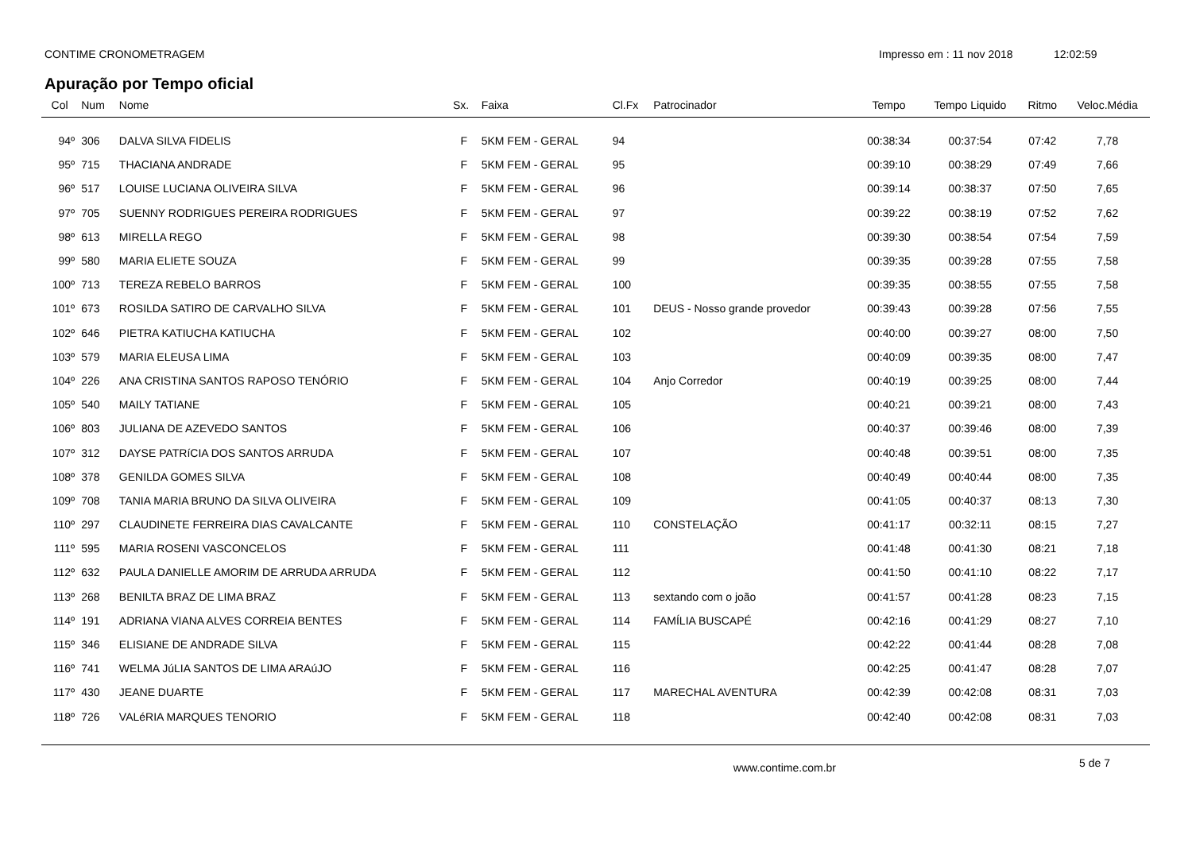CONTIME CRONOMETRAGEM Impresso em : 11 nov 2018 12:02:59
Apuração por Tempo oficial
| Col | Num | Nome | Sx. | Faixa | Cl.Fx | Patrocinador | Tempo | Tempo Liquido | Ritmo | Veloc.Média |
| --- | --- | --- | --- | --- | --- | --- | --- | --- | --- | --- |
| 94º | 306 | DALVA SILVA FIDELIS | F | 5KM FEM - GERAL | 94 | | 00:38:34 | 00:37:54 | 07:42 | 7,78 |
| 95º | 715 | THACIANA ANDRADE | F | 5KM FEM - GERAL | 95 | | 00:39:10 | 00:38:29 | 07:49 | 7,66 |
| 96º | 517 | LOUISE LUCIANA OLIVEIRA SILVA | F | 5KM FEM - GERAL | 96 | | 00:39:14 | 00:38:37 | 07:50 | 7,65 |
| 97º | 705 | SUENNY RODRIGUES PEREIRA RODRIGUES | F | 5KM FEM - GERAL | 97 | | 00:39:22 | 00:38:19 | 07:52 | 7,62 |
| 98º | 613 | MIRELLA REGO | F | 5KM FEM - GERAL | 98 | | 00:39:30 | 00:38:54 | 07:54 | 7,59 |
| 99º | 580 | MARIA ELIETE SOUZA | F | 5KM FEM - GERAL | 99 | | 00:39:35 | 00:39:28 | 07:55 | 7,58 |
| 100º | 713 | TEREZA REBELO BARROS | F | 5KM FEM - GERAL | 100 | | 00:39:35 | 00:38:55 | 07:55 | 7,58 |
| 101º | 673 | ROSILDA SATIRO DE CARVALHO SILVA | F | 5KM FEM - GERAL | 101 | DEUS - Nosso grande provedor | 00:39:43 | 00:39:28 | 07:56 | 7,55 |
| 102º | 646 | PIETRA KATIUCHA KATIUCHA | F | 5KM FEM - GERAL | 102 | | 00:40:00 | 00:39:27 | 08:00 | 7,50 |
| 103º | 579 | MARIA ELEUSA LIMA | F | 5KM FEM - GERAL | 103 | | 00:40:09 | 00:39:35 | 08:00 | 7,47 |
| 104º | 226 | ANA CRISTINA SANTOS RAPOSO TENÓRIO | F | 5KM FEM - GERAL | 104 | Anjo Corredor | 00:40:19 | 00:39:25 | 08:00 | 7,44 |
| 105º | 540 | MAILY TATIANE | F | 5KM FEM - GERAL | 105 | | 00:40:21 | 00:39:21 | 08:00 | 7,43 |
| 106º | 803 | JULIANA DE AZEVEDO SANTOS | F | 5KM FEM - GERAL | 106 | | 00:40:37 | 00:39:46 | 08:00 | 7,39 |
| 107º | 312 | DAYSE PATRíCIA DOS SANTOS ARRUDA | F | 5KM FEM - GERAL | 107 | | 00:40:48 | 00:39:51 | 08:00 | 7,35 |
| 108º | 378 | GENILDA GOMES SILVA | F | 5KM FEM - GERAL | 108 | | 00:40:49 | 00:40:44 | 08:00 | 7,35 |
| 109º | 708 | TANIA MARIA BRUNO DA SILVA OLIVEIRA | F | 5KM FEM - GERAL | 109 | | 00:41:05 | 00:40:37 | 08:13 | 7,30 |
| 110º | 297 | CLAUDINETE FERREIRA DIAS CAVALCANTE | F | 5KM FEM - GERAL | 110 | CONSTELAÇÃO | 00:41:17 | 00:32:11 | 08:15 | 7,27 |
| 111º | 595 | MARIA ROSENI VASCONCELOS | F | 5KM FEM - GERAL | 111 | | 00:41:48 | 00:41:30 | 08:21 | 7,18 |
| 112º | 632 | PAULA DANIELLE AMORIM DE ARRUDA ARRUDA | F | 5KM FEM - GERAL | 112 | | 00:41:50 | 00:41:10 | 08:22 | 7,17 |
| 113º | 268 | BENILTA BRAZ DE LIMA BRAZ | F | 5KM FEM - GERAL | 113 | sextando com o joão | 00:41:57 | 00:41:28 | 08:23 | 7,15 |
| 114º | 191 | ADRIANA VIANA ALVES CORREIA BENTES | F | 5KM FEM - GERAL | 114 | FAMÍLIA BUSCAPÉ | 00:42:16 | 00:41:29 | 08:27 | 7,10 |
| 115º | 346 | ELISIANE DE ANDRADE SILVA | F | 5KM FEM - GERAL | 115 | | 00:42:22 | 00:41:44 | 08:28 | 7,08 |
| 116º | 741 | WELMA JúLIA SANTOS DE LIMA ARAúJO | F | 5KM FEM - GERAL | 116 | | 00:42:25 | 00:41:47 | 08:28 | 7,07 |
| 117º | 430 | JEANE DUARTE | F | 5KM FEM - GERAL | 117 | MARECHAL AVENTURA | 00:42:39 | 00:42:08 | 08:31 | 7,03 |
| 118º | 726 | VALéRIA MARQUES TENORIO | F | 5KM FEM - GERAL | 118 | | 00:42:40 | 00:42:08 | 08:31 | 7,03 |
www.contime.com.br
5 de 7